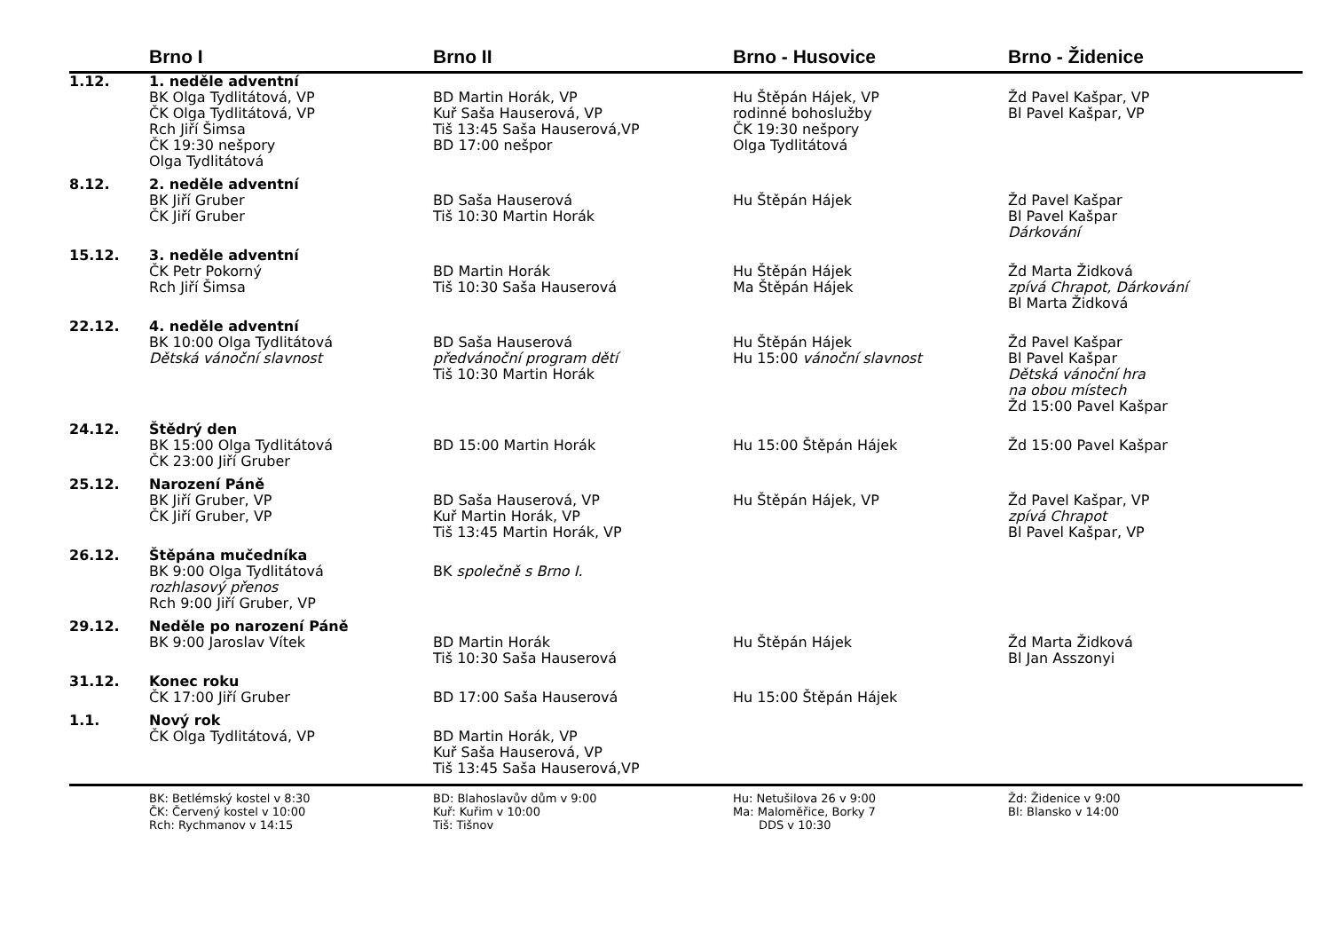| | Brno I | Brno II | Brno - Husovice | Brno - Židenice |
| --- | --- | --- | --- | --- |
| 1.12. | 1. neděle adventní BK Olga Tydlitátová, VP ČK Olga Tydlitátová, VP Rch Jiří Šimsa ČK 19:30 nešpory Olga Tydlitátová | BD Martin Horák, VP Kuř Saša Hauserová, VP Tiš 13:45 Saša Hauserová,VP BD 17:00 nešpor | Hu Štěpán Hájek, VP rodinné bohoslužby ČK 19:30 nešpory Olga Tydlitátová | Žd Pavel Kašpar, VP Bl Pavel Kašpar, VP |
| 8.12. | 2. neděle adventní BK Jiří Gruber ČK Jiří Gruber | BD Saša Hauserová Tiš 10:30 Martin Horák | Hu Štěpán Hájek | Žd Pavel Kašpar Bl Pavel Kašpar Dárkování |
| 15.12. | 3. neděle adventní ČK Petr Pokorný Rch Jiří Šimsa | BD Martin Horák Tiš 10:30 Saša Hauserová | Hu Štěpán Hájek Ma Štěpán Hájek | Žd Marta Židková zpívá Chrapot, Dárkování Bl Marta Židková |
| 22.12. | 4. neděle adventní BK 10:00 Olga Tydlitátová Dětská vánoční slavnost | BD Saša Hauserová předvánoční program dětí Tiš 10:30 Martin Horák | Hu Štěpán Hájek Hu 15:00 vánoční slavnost | Žd Pavel Kašpar Bl Pavel Kašpar Dětská vánoční hra na obou místech Žd 15:00 Pavel Kašpar |
| 24.12. | Štědrý den BK 15:00 Olga Tydlitátová ČK 23:00 Jiří Gruber | BD 15:00 Martin Horák | Hu 15:00 Štěpán Hájek | Žd 15:00 Pavel Kašpar |
| 25.12. | Narození Páně BK Jiří Gruber, VP ČK Jiří Gruber, VP | BD Saša Hauserová, VP Kuř Martin Horák, VP Tiš 13:45 Martin Horák, VP | Hu Štěpán Hájek, VP | Žd Pavel Kašpar, VP zpívá Chrapot Bl Pavel Kašpar, VP |
| 26.12. | Štěpána mučedníka BK 9:00 Olga Tydlitátová rozhlasový přenos Rch 9:00 Jiří Gruber, VP | BK společně s Brno I. | | |
| 29.12. | Neděle po narození Páně BK 9:00 Jaroslav Vítek | BD Martin Horák Tiš 10:30 Saša Hauserová | Hu Štěpán Hájek | Žd Marta Židková Bl Jan Asszonyi |
| 31.12. | Konec roku ČK 17:00 Jiří Gruber | BD 17:00 Saša Hauserová | Hu 15:00 Štěpán Hájek | |
| 1.1. | Nový rok ČK Olga Tydlitátová, VP | BD Martin Horák, VP Kuř Saša Hauserová, VP Tiš 13:45 Saša Hauserová,VP | | |
| | BK: Betlémský kostel v 8:30 ČK: Červený kostel v 10:00 Rch: Rychmanov v 14:15 | BD: Blahoslavův dům v 9:00 Kuř: Kuřim v 10:00 Tiš: Tišnov | Hu: Netušilova 26 v 9:00 Ma: Maloměřice, Borky 7 DDS v 10:30 | Žd: Židenice v 9:00 Bl: Blansko v 14:00 |